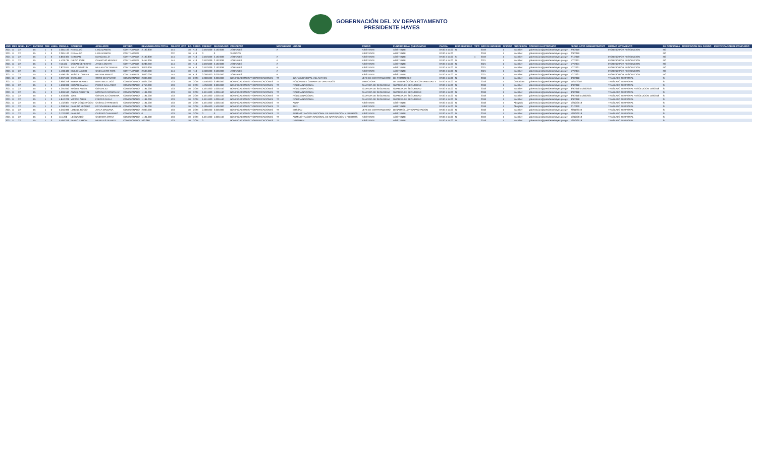GOBERNACIÓN DEL XV DEPARTAMENTO
PRESIDENTE HAYES
| AÑO | MES | NIVEL_ENTI | ENTIDAD | OEE | LINEA | CEDULA | NOMBRES | APELLIDOS | ESTADO | REMUNERACION TOTAL | OBJETO_GTO | F.F. | CATEG | PRESUP | DEVENGADO | CONCEPTO | MOVIMIENTO | LUGAR | CARGO | FUNCION REAL QUE CUMPLE | CARGA | DISCAPACIDAD | TIPO | AÑO DE INGRESO | OFICINA | PROFESION | CORREO ELECTRONICO | FECHA ACTO ADMINISTRATIVO | MOTIVO MOVIMIENTO | DE CONFIANZA | TIPIFICACION DEL CARGO | IDENTIFICADOR DE CONCURSO |
| --- | --- | --- | --- | --- | --- | --- | --- | --- | --- | --- | --- | --- | --- | --- | --- | --- | --- | --- | --- | --- | --- | --- | --- | --- | --- | --- | --- | --- | --- | --- | --- | --- |
| 2021 | 11 | 22 | 15 | 1 | 0 | 2.381.193 | REINALDO | LEGUIZAMON | CONTRATADO | 2.192.839 | 144 | 10 | K13 | 2.192.839 | 2.192.839 | JORNALES | A | | ASISTENTE | ASISTENTE | 07:00 a 15:00 | N | | 2019 | 1 | Bachiller | gobernacion@presidentehayes.gov.py | 2/9/2019 | INGRESO POR RESOLUCION | NO | | |
| 2021 | 11 | 22 | 15 | 1 | 0 | 2.381.193 | REINALDO | LEGUIZAMON | CONTRATADO | | 232 | 10 | K13 | 0 | 0 | VIATICOS | | | ASISTENTE | ASISTENTE | 07:00 a 15:00 | | | 2019 | 1 | Bachiller | gobernacion@presidentehayes.gov.py | 2/9/2019 | | NO | | |
| 2021 | 11 | 22 | 15 | 1 | 0 | 5.863.365 | GERMAN | MANCUELLO | CONTRATADO | 2.192.839 | 144 | 10 | K13 | 2.192.839 | 2.192.839 | JORNALES | A | | ASISTENTE | ASISTENTE | 07:00 a 15:00 | S | 1 | 2019 | 1 | Bachiller | gobernacion@presidentehayes.gov.py | 2/1/2019 | INGRESO POR RESOLUCION | NO | | |
| 2021 | 11 | 22 | 15 | 1 | 0 | 4.433.735 | DIEGO JOSE | CAMACHO MENDEZ | CONTRATADO | 3.457.939 | 144 | 10 | K13 | 2.192.839 | 2.192.839 | JORNALES | A | | ASISTENTE | ASISTENTE | 07:00 a 15:00 | N | | 2021 | 1 | Bachiller | gobernacion@presidentehayes.gov.py | 1/7/2021 | INGRESO POR RESOLUCION | NO | | |
| 2021 | 11 | 22 | 15 | 1 | 0 | 744.562 | OSCAR CEFERINO | ARCE LOCATTI | CONTRATADO | 3.289.259 | 144 | 10 | K13 | 2.192.839 | 2.192.839 | JORNALES | A | | ASISTENTE | ASISTENTE | 07:00 a 15:00 | N | | 2021 | 1 | Bachiller | gobernacion@presidentehayes.gov.py | 1/7/2021 | INGRESO POR RESOLUCION | NO | | |
| 2021 | 11 | 22 | 15 | 1 | 0 | 2.822.077 | JULIO AGUSTIN | MILLAN CATTEBEKE | CONTRATADO | 3.879.639 | 144 | 10 | K13 | 2.192.839 | 2.192.839 | JORNALES | A | | ASISTENTE | ASISTENTE | 07:00 a 15:00 | N | | 2021 | 1 | Bachiller | gobernacion@presidentehayes.gov.py | 1/7/2021 | INGRESO POR RESOLUCION | NO | | |
| 2021 | 11 | 22 | 15 | 1 | 0 | 4.498.480 | EMILIO JAVIER | CABALLERO RIOS | CONTRATADO | 2.500.000 | 144 | 10 | K13 | 2.500.000 | 2.500.000 | JORNALES | A | | ASISTENTE | ASISTENTE | 07:00 a 15:00 | N | | 2021 | 1 | Bachiller | gobernacion@presidentehayes.gov.py | 1/7/2021 | INGRESO POR RESOLUCION | NO | | |
| 2021 | 11 | 22 | 15 | 1 | 0 | 5.496.781 | YESICA LORENA | MEDINA PRADO | CONTRATADO | 3.000.000 | 144 | 10 | K13 | 3.000.000 | 3.000.000 | JORNALES | A | | ASISTENTE | ASISTENTE | 07:00 a 15:00 | N | | 2021 | 1 | Bachiller | gobernacion@presidentehayes.gov.py | 1/7/2021 | INGRESO POR RESOLUCION | NO | | |
| 2021 | 11 | 22 | 15 | 1 | 0 | 3.397.699 | OSVALDO | ORTIZ CHAPARRO | COMISIONADO | 2.000.000 | 133 | 10 | COM | 2.000.000 | 2.000.000 | BONIFICACIONES Y GRATIFICACIONES | TT | JUNTA MUNICIPAL VILLAHAYES | JEFE DE DEPARTAMENTO | DE PROTOCOLO | 07:00 a 15:00 | N | | 2018 | 1 | Bachiller | gobernacion@presidentehayes.gov.py | 3/9/2018 | TRASLADO TEMPORAL | SI | | |
| 2021 | 11 | 22 | 15 | 1 | 0 | 3.986.258 | MIRNA BEATRIZ | MARTINEZ LUGO | COMISIONADO | 4.627.000 | 133 | 10 | COM | 4.150.000 | 3.486.000 | BONIFICACIONES Y GRATIFICACIONES | TT | HONORABLE CAMARA DE DIPUTADOS | DIRECTORA | DE LA DIRECCION DE CONTABILIDAD Y | 07:00 a 15:00 | N | | 2018 | 1 | Contadora | gobernacion@presidentehayes.gov.py | 11/11/2019 | TRASLADO TEMPORAL | SI | | |
| 2021 | 11 | 22 | 15 | 1 | 0 | 1.698.998 | EDGAR DAMIAN | PEREZ GALLARDO | COMISIONADO | 4.750.000 | 133 | 10 | COM | 4.750.000 | 3.990.000 | BONIFICACIONES Y GRATIFICACIONES | TT | POLICIA NACIONAL | GUARDIA DE SEGURIDAD | GUARDIA DE SEGURIDAD | 07:00 a 15:00 | N | | 2018 | 1 | Bachiller | gobernacion@presidentehayes.gov.py | 3/9/2018 | TRASLADO TEMPORAL | SI | | |
| 2021 | 11 | 22 | 15 | 1 | 0 | 4.291.640 | MIGUEL ANGEL | GONZALEZ | COMISIONADO | 1.191.000 | 133 | 10 | COM | 1.191.000 | 1.000.440 | BONIFICACIONES Y GRATIFICACIONES | TT | POLICIA NACIONAL | GUARDIA DE SEGURIDAD | GUARDIA DE SEGURIDAD | 07:00 a 15:00 | N | | 2018 | 1 | Bachiller | gobernacion@presidentehayes.gov.py | 3/9/2018 14/08/2018 | TRASLADO TEMPORAL RESOLUCION 149/2018 | SI | | |
| 2021 | 11 | 22 | 15 | 1 | 0 | 5.009.530 | ANGEL AGUSTIN | MORALES GONZALEZ | COMISIONADO | 1.191.000 | 133 | 10 | COM | 1.191.000 | 1.000.440 | BONIFICACIONES Y GRATIFICACIONES | TT | POLICIA NACIONAL | GUARDIA DE SEGURIDAD | GUARDIA DE SEGURIDAD | 07:00 a 15:00 | N | | 2018 | 1 | Bachiller | gobernacion@presidentehayes.gov.py | 3/9/2018 | TRASLADO TEMPORAL | SI | | |
| 2021 | 11 | 22 | 15 | 1 | 0 | 4.533.835 | JOEL | GONZALEZ CABRERA | COMISIONADO | 1.191.000 | 133 | 10 | COM | 1.191.000 | 1.000.440 | BONIFICACIONES Y GRATIFICACIONES | TT | POLICIA NACIONAL | GUARDIA DE SEGURIDAD | GUARDIA DE SEGURIDAD | 07:00 a 15:00 | N | | 2018 | 1 | Bachiller | gobernacion@presidentehayes.gov.py | 3/9/2018 14/08/2021 | TRASLADO TEMPORAL RESOLUCION 149/2018 | SI | | |
| 2021 | 11 | 22 | 15 | 1 | 0 | 4.842.229 | VICTOR ARIEL | FRETES AYALA | COMISIONADO | 1.191.000 | 133 | 10 | COM | 1.191.000 | 1.000.440 | BONIFICACIONES Y GRATIFICACIONES | TT | POLICIA NACIONAL | GUARDIA DE SEGURIDAD | GUARDIA DE SEGURIDAD | 07:00 a 15:00 | N | | 2018 | 1 | Bachiller | gobernacion@presidentehayes.gov.py | 3/9/2018 | TRASLADO TEMPORAL | SI | | |
| 2021 | 11 | 22 | 15 | 1 | 0 | 4.132.867 | NILSA CONCEPCION | CASTILLO PAREDES | COMISIONADO | 1.191.000 | 133 | 10 | COM | 1.191.000 | 1.000.440 | BONIFICACIONES Y GRATIFICACIONES | TT | ANNP | ASISTENTE | ASISTENTE | 07:00 a 15:00 | N | | 2018 | 1 | Abogado | gobernacion@presidentehayes.gov.py | 13/12/2019 | TRASLADO TEMPORAL | SI | | |
| 2021 | 11 | 22 | 15 | 1 | 0 | 4.308.357 | PABLINA BEATRIZ | ESTIGARRIBIA MINEUR | COMISIONADO | 1.785.000 | 133 | 10 | COM | 1.785.000 | 1.500.000 | BONIFICACIONES Y GRATIFICACIONES | TT | SEN | ASISTENTE | ASISTENTE | 07:00 a 15:00 | N | | 2018 | 1 | Abogado | gobernacion@presidentehayes.gov.py | 2/1/2020 | TRASLADO TEMPORAL | SI | | |
| 2021 | 11 | 22 | 15 | 1 | 0 | 5.256.999 | LIZBELL ROCIO | AYALA MAIDANA | COMISIONADO | 2.000.000 | 133 | 10 | COM | 2.000.000 | 2.000.000 | BONIFICACIONES Y GRATIFICACIONES | TT | ERSSAN | JEFE DE DEPARTAMENTO | DESARROLLO Y CAPACITACION | 07:00 a 15:00 | N | | 2018 | 1 | Bachiller | gobernacion@presidentehayes.gov.py | 28/11/2019 | TRASLADO TEMPORAL | SI | | |
| 2021 | 11 | 22 | 15 | 1 | 0 | 3.732.833 | PABLINA | CASTRO CHAPARRO | COMISIONADO | 0 | 133 | 10 | COM | 0 | 0 | BONIFICACIONES Y GRATIFICACIONES | TT | ADMINISTRACION NACIONAL DE NAVEGACION Y PUERTOS | ASISTENTE | ASISTENTE | 07:00 a 15:00 | N | | 2019 | 1 | Bachiller | gobernacion@presidentehayes.gov.py | 13/12/2019 | TRASLADO TEMPORAL | SI | | |
| 2021 | 11 | 22 | 15 | 1 | 0 | 415.228 | LEONARDO | CABRERA ORTIZ | COMISIONADO | 1.191.000 | 133 | 10 | COM | 1.191.000 | 1.000.440 | BONIFICACIONES Y GRATIFICACIONES | TT | ADMINISTRACION NACIONAL DE NAVEGACION Y PUERTOS | ASISTENTE | ASISTENTE | 07:00 a 15:00 | N | | 2019 | 1 | Bachiller | gobernacion@presidentehayes.gov.py | 13/12/2019 | TRASLADO TEMPORAL | SI | | |
| 2021 | 11 | 22 | 15 | 1 | 0 | 5.460.249 | PABLO RAMON | MERELES DUARTE | COMISIONADO | 590.380 | 133 | 10 | COM | 0 | | BONIFICACIONES Y GRATIFICACIONES | TT | DINATRAN | ASISTENTE | ASISTENTE | 07:00 a 15:00 | N | | 2018 | 1 | Bachiller | gobernacion@presidentehayes.gov.py | 12/12/2019 | TRASLADO TEMPORAL | SI | | |